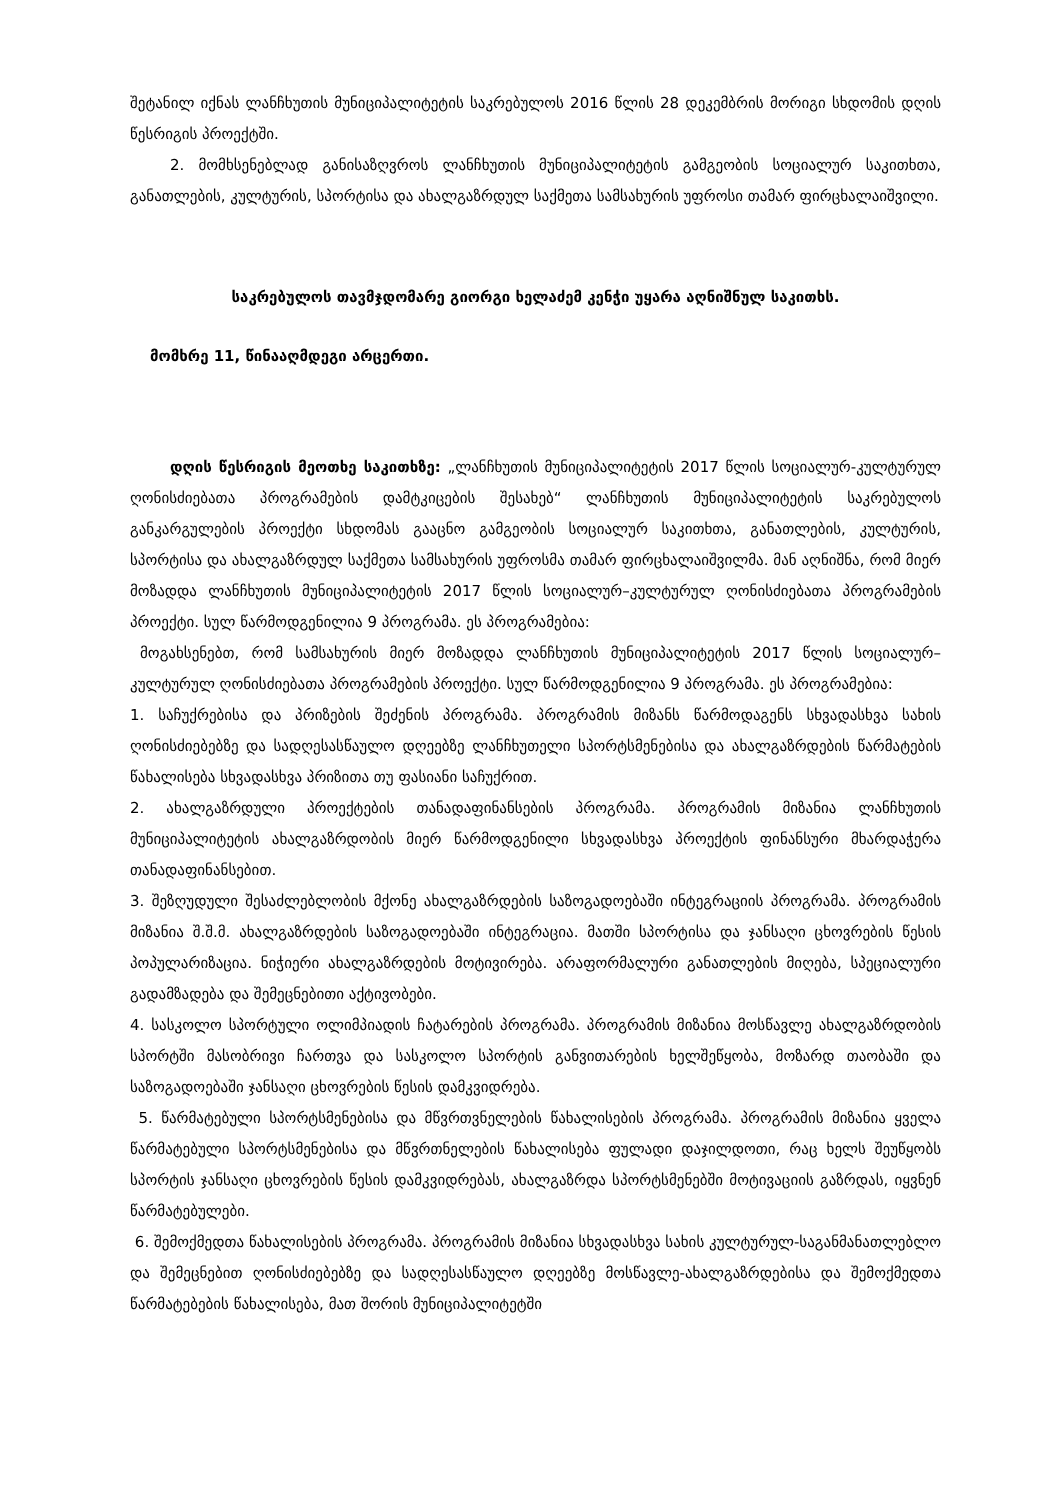შეტანილ იქნას ლანჩხუთის მუნიციპალიტეტის საკრებულოს 2016 წლის 28 დეკემბრის მორიგი სხდომის დღის წესრიგის პროექტში.
2. მომხსენებლად განისაზღვროს ლანჩხუთის მუნიციპალიტეტის გამგეობის სოციალურ საკითხთა, განათლების, კულტურის, სპორტისა და ახალგაზრდულ საქმეთა სამსახურის უფროსი თამარ ფირცხალაიშვილი.
საკრებულოს თავმჯდომარე გიორგი ხელაძემ კენჭი უყარა აღნიშნულ საკითხს.
მომხრე 11, წინააღმდეგი არცერთი.
დღის წესრიგის მეოთხე საკითხზე: „ლანჩხუთის მუნიციპალიტეტის 2017 წლის სოციალურ-კულტურულ ღონისძიებათა პროგრამების დამტკიცების შესახებ“ ლანჩხუთის მუნიციპალიტეტის საკრებულოს განკარგულების პროექტი სხდომას გააცნო გამგეობის სოციალურ საკითხთა, განათლების, კულტურის, სპორტისა და ახალგაზრდულ საქმეთა სამსახურის უფროსმა თამარ ფირცხალაიშვილმა. მან აღნიშნა, რომ მიერ მოზადდა ლანჩხუთის მუნიციპალიტეტის 2017 წლის სოციალურ–კულტურულ ღონისძიებათა პროგრამების პროექტი. სულ წარმოდგენილია 9 პროგრამა. ეს პროგრამებია:
მოგახსენებთ, რომ სამსახურის მიერ მოზადდა ლანჩხუთის მუნიციპალიტეტის 2017 წლის სოციალურ–კულტურულ ღონისძიებათა პროგრამების პროექტი. სულ წარმოდგენილია 9 პროგრამა. ეს პროგრამებია:
1. საჩუქრებისა და პრიზების შეძენის პროგრამა. პროგრამის მიზანს წარმოდაგენს სხვადასხვა სახის ღონისძიებებზე და სადღესასწაულო დღეებზე ლანჩხუთელი სპორტსმენებისა და ახალგაზრდების წარმატების წახალისება სხვადასხვა პრიზითა თუ ფასიანი საჩუქრით.
2. ახალგაზრდული პროექტების თანადაფინანსების პროგრამა. პროგრამის მიზანია ლანჩხუთის მუნიციპალიტეტის ახალგაზრდობის მიერ წარმოდგენილი სხვადასხვა პროექტის ფინანსური მხარდაჭერა თანადაფინანსებით.
3. შეზღუდული შესაძლებლობის მქონე ახალგაზრდების საზოგადოებაში ინტეგრაციის პროგრამა. პროგრამის მიზანია შ.შ.მ. ახალგაზრდების საზოგადოებაში ინტეგრაცია. მათში სპორტისა და ჯანსაღი ცხოვრების წესის პოპულარიზაცია. ნიჭიერი ახალგაზრდების მოტივირება. არაფორმალური განათლების მიღება, სპეციალური გადამზადება და შემეცნებითი აქტივობები.
4. სასკოლო სპორტული ოლიმპიადის ჩატარების პროგრამა. პროგრამის მიზანია მოსწავლე ახალგაზრდობის სპორტში მასობრივი ჩართვა და სასკოლო სპორტის განვითარების ხელშეწყობა, მოზარდ თაობაში და საზოგადოებაში ჯანსაღი ცხოვრების წესის დამკვიდრება.
5. წარმატებული სპორტსმენებისა და მწვრთვნელების წახალისების პროგრამა. პროგრამის მიზანია ყველა წარმატებული სპორტსმენებისა და მწვრთნელების წახალისება ფულადი დაჯილდოთი, რაც ხელს შეუწყობს სპორტის ჯანსაღი ცხოვრების წესის დამკვიდრებას, ახალგაზრდა სპორტსმენებში მოტივაციის გაზრდას, იყვნენ წარმატებულები.
6. შემოქმედთა წახალისების პროგრამა. პროგრამის მიზანია სხვადასხვა სახის კულტურულ-საგანმანათლებლო და შემეცნებით ღონისძიებებზე და სადღესასწაულო დღეებზე მოსწავლე-ახალგაზრდებისა და შემოქმედთა წარმატებების წახალისება, მათ შორის მუნიციპალიტეტში